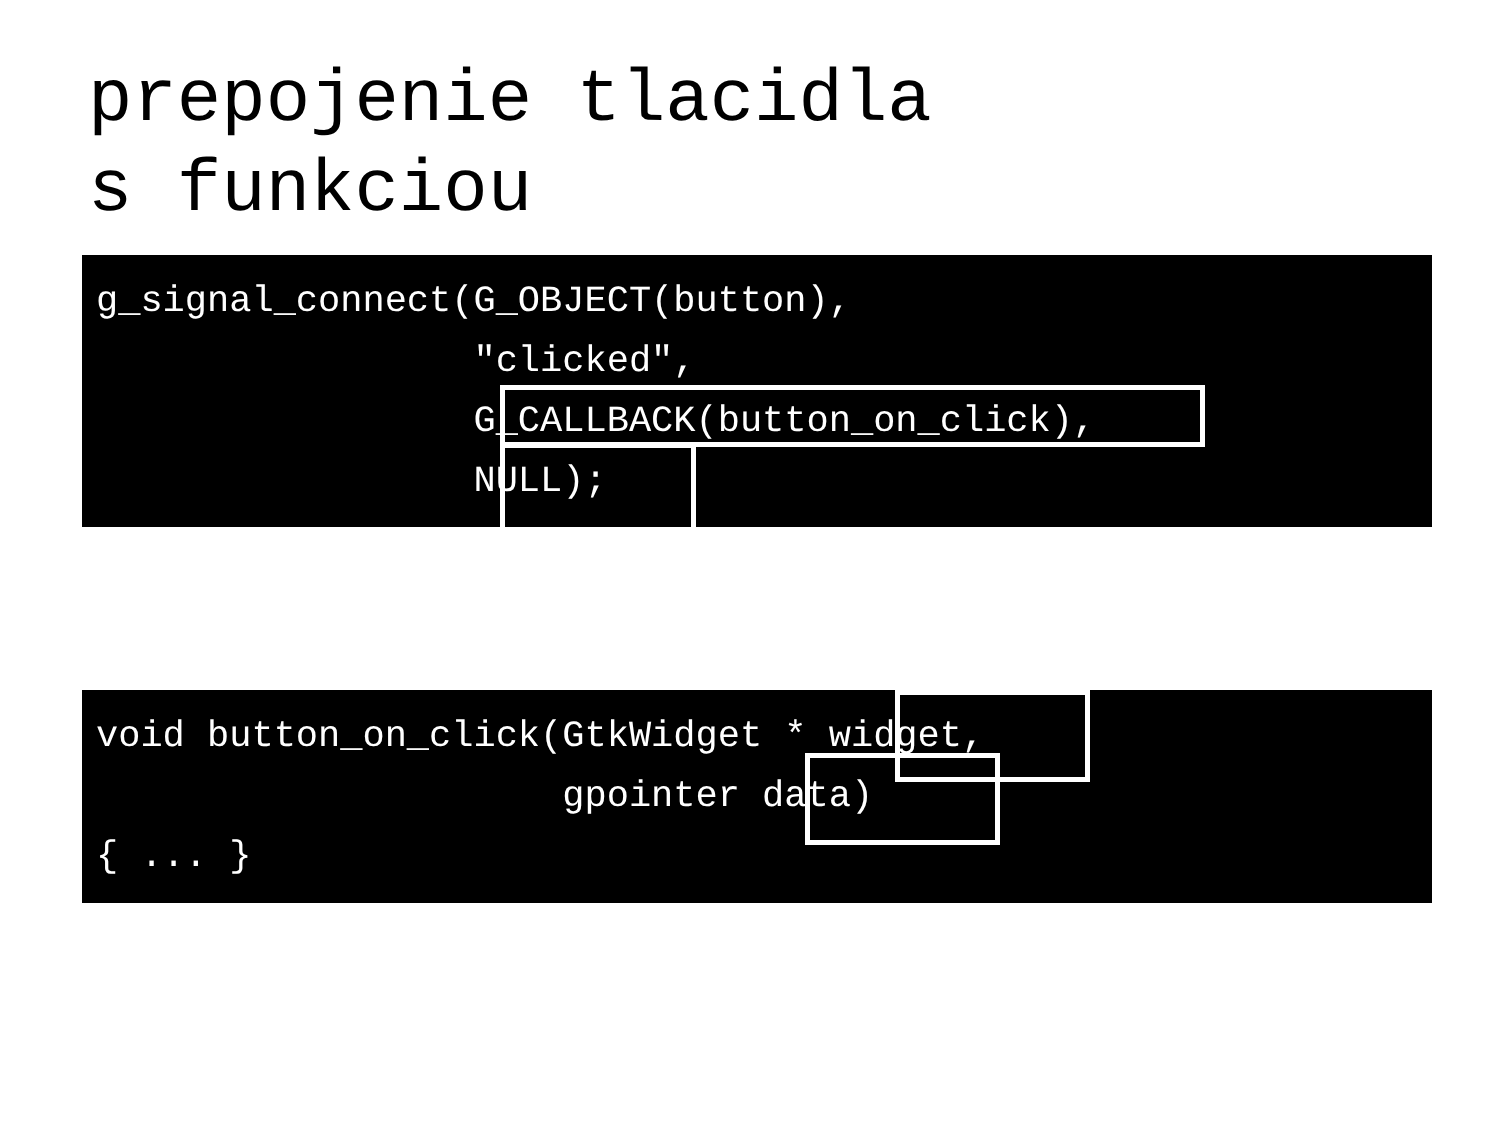prepojenie tlacidla
s funkciou
g_signal_connect(G_OBJECT(button), "clicked", G_CALLBACK(button_on_click), NULL);
void button_on_click(GtkWidget * widget, gpointer data) { ... }